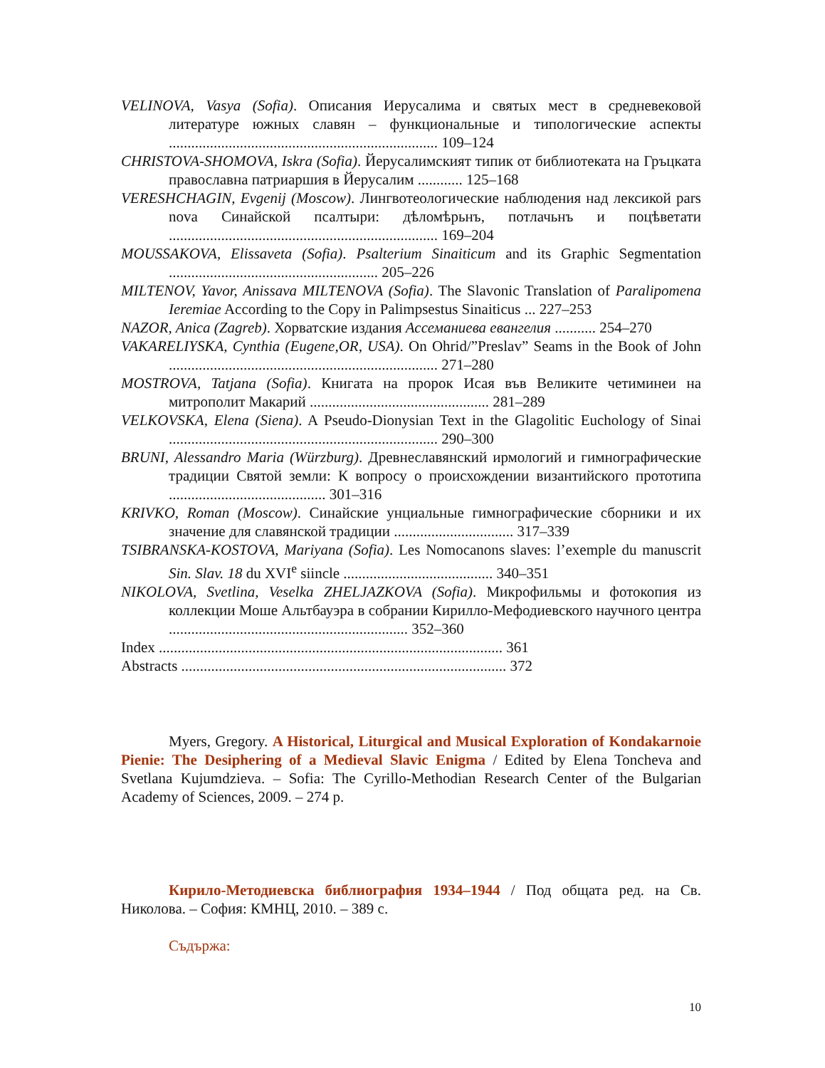VELINOVA, Vasya (Sofia). Описания Иерусалима и святых мест в средневековой литературе южных славян – функциональные и типологические аспекты ........................................................................ 109–124
CHRISTOVA-SHOMOVA, Iskra (Sofia). Йерусалимският типик от библиотеката на Гръцката православна патриаршия в Йерусалим ............ 125–168
VERESHCHAGIN, Evgenij (Moscow). Лингвотеологические наблюдения над лексикой pars nova Синайской псалтыри: дѣломѣрьнъ, потлачьнъ и поцѣветати ........................................................................ 169–204
MOUSSAKOVA, Elissaveta (Sofia). Psalterium Sinaiticum and its Graphic Segmentation ........................................................ 205–226
MILTENOV, Yavor, Anissava MILTENOVA (Sofia). The Slavonic Translation of Paralipomena Ieremiae According to the Copy in Palimpsestus Sinaiticus ... 227–253
NAZOR, Anica (Zagreb). Хорватские издания Ассеманиева евангелия ........... 254–270
VAKARELIYSKA, Cynthia (Eugene,OR, USA). On Ohrid/”Preslav” Seams in the Book of John ........................................................................ 271–280
MOSTROVA, Tatjana (Sofia). Книгата на пророк Исая във Великите четиминеи на митрополит Макарий ................................................ 281–289
VELKOVSKA, Elena (Siena). A Pseudo-Dionysian Text in the Glagolitic Euchology of Sinai ........................................................................ 290–300
BRUNI, Alessandro Maria (Würzburg). Древнеславянский ирмологий и гимнографические традиции Святой земли: К вопросу о происхождении византийского прототипа .......................................... 301–316
KRIVKO, Roman (Moscow). Синайские унциальные гимнографические сборники и их значение для славянской традиции ................................ 317–339
TSIBRANSKA-KOSTOVA, Mariyana (Sofia). Les Nomocanons slaves: l’exemple du manuscrit Sin. Slav. 18 du XVI<sup>e</sup> siincle ........................................ 340–351
NIKOLOVA, Svetlina, Veselka ZHELJAZKOVA (Sofia). Микрофильмы и фотокопия из коллекции Моше Альтбауэра в собрании Кирилло-Мефодиевского научного центра ................................................................ 352–360
Index ............................................................................................ 361
Abstracts ....................................................................................... 372
Myers, Gregory. A Historical, Liturgical and Musical Exploration of Kondakarnoie Pienie: The Desiphering of a Medieval Slavic Enigma / Edited by Elena Toncheva and Svetlana Kujumdzieva. – Sofia: The Cyrillo-Methodian Research Center of the Bulgarian Academy of Sciences, 2009. – 274 p.
Кирило-Методиевска библиография 1934–1944 / Под общата ред. на Св. Николова. – София: КМНЦ, 2010. – 389 с.
Съдържа:
10